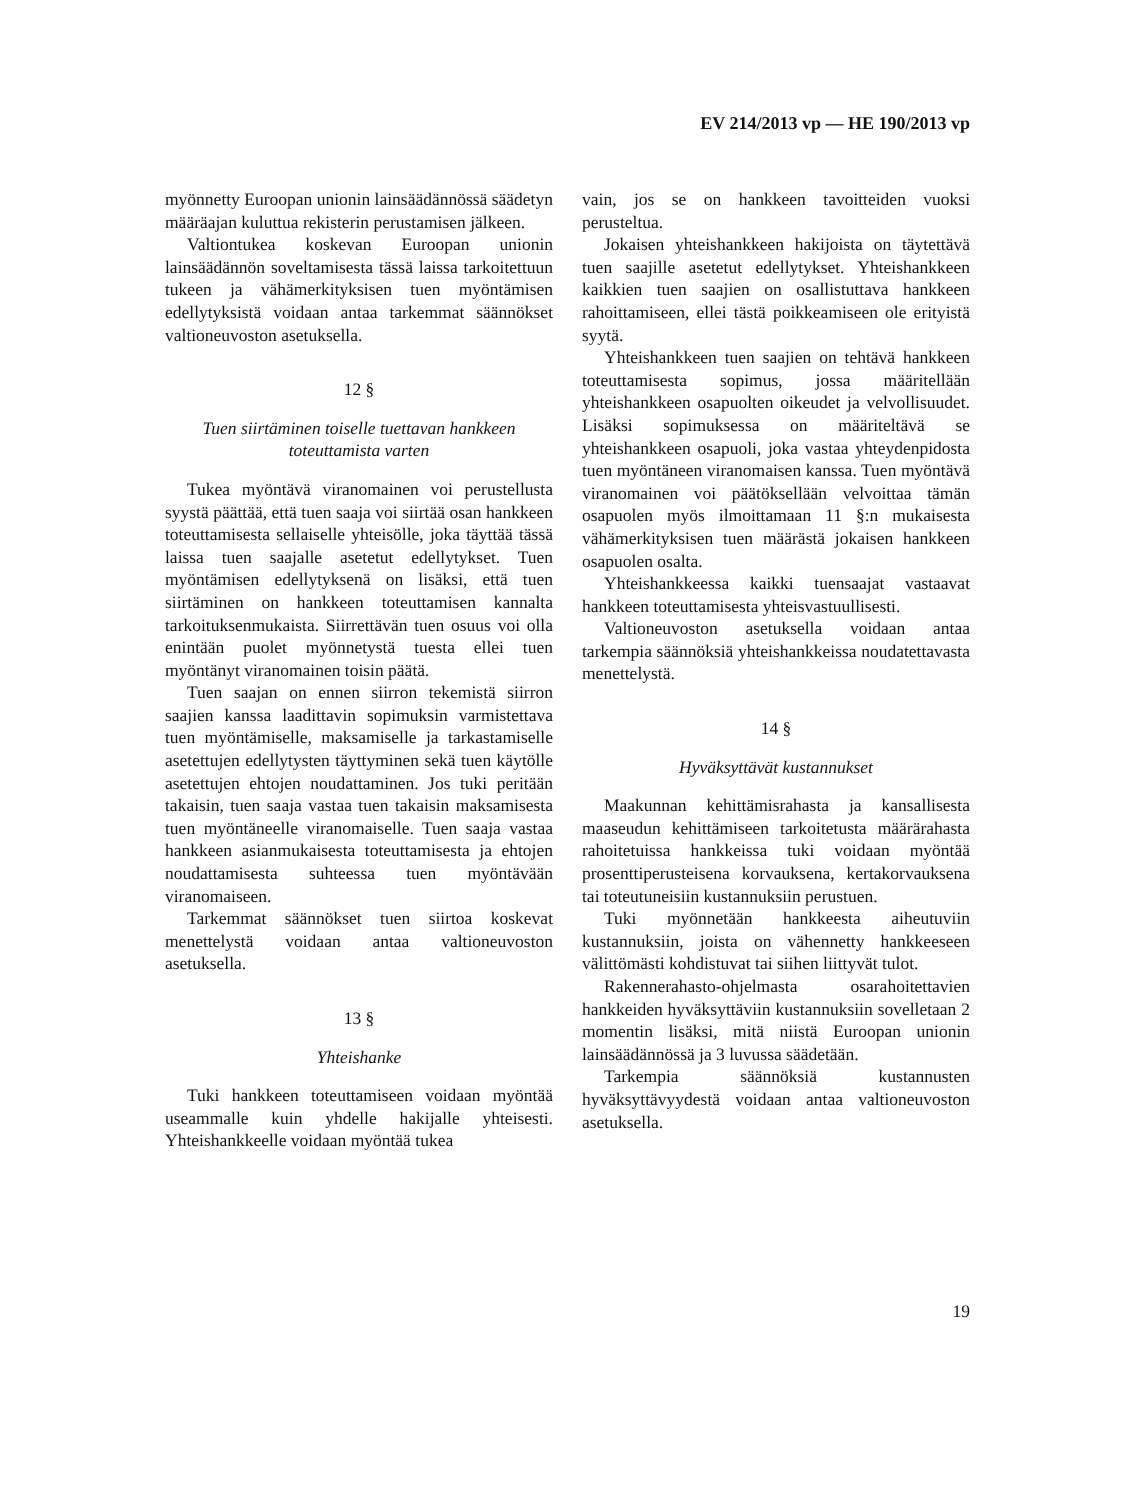EV 214/2013 vp — HE 190/2013 vp
myönnetty Euroopan unionin lainsäädännössä säädetyn määräajan kuluttua rekisterin perustamisen jälkeen.
Valtiontukea koskevan Euroopan unionin lainsäädännön soveltamisesta tässä laissa tarkoitettuun tukeen ja vähämerkityksisen tuen myöntämisen edellytyksistä voidaan antaa tarkemmat säännökset valtioneuvoston asetuksella.
12 §
Tuen siirtäminen toiselle tuettavan hankkeen toteuttamista varten
Tukea myöntävä viranomainen voi perustellusta syystä päättää, että tuen saaja voi siirtää osan hankkeen toteuttamisesta sellaiselle yhteisölle, joka täyttää tässä laissa tuen saajalle asetetut edellytykset. Tuen myöntämisen edellytyksenä on lisäksi, että tuen siirtäminen on hankkeen toteuttamisen kannalta tarkoituksenmukaista. Siirrettävän tuen osuus voi olla enintään puolet myönnetystä tuesta ellei tuen myöntänyt viranomainen toisin päätä.
Tuen saajan on ennen siirron tekemistä siirron saajien kanssa laadittavin sopimuksin varmistettava tuen myöntämiselle, maksamiselle ja tarkastamiselle asetettujen edellytysten täyttyminen sekä tuen käytölle asetettujen ehtojen noudattaminen. Jos tuki peritään takaisin, tuen saaja vastaa tuen takaisin maksamisesta tuen myöntäneelle viranomaiselle. Tuen saaja vastaa hankkeen asianmukaisesta toteuttamisesta ja ehtojen noudattamisesta suhteessa tuen myöntävään viranomaiseen.
Tarkemmat säännökset tuen siirtoa koskevat menettelystä voidaan antaa valtioneuvoston asetuksella.
13 §
Yhteishanke
Tuki hankkeen toteuttamiseen voidaan myöntää useammalle kuin yhdelle hakijalle yhteisesti. Yhteishankkeelle voidaan myöntää tukea
vain, jos se on hankkeen tavoitteiden vuoksi perusteltua.
Jokaisen yhteishankkeen hakijoista on täytettävä tuen saajille asetetut edellytykset. Yhteishankkeen kaikkien tuen saajien on osallistuttava hankkeen rahoittamiseen, ellei tästä poikkeamiseen ole erityistä syytä.
Yhteishankkeen tuen saajien on tehtävä hankkeen toteuttamisesta sopimus, jossa määritellään yhteishankkeen osapuolten oikeudet ja velvollisuudet. Lisäksi sopimuksessa on määriteltävä se yhteishankkeen osapuoli, joka vastaa yhteydenpidosta tuen myöntäneen viranomaisen kanssa. Tuen myöntävä viranomainen voi päätöksellään velvoittaa tämän osapuolen myös ilmoittamaan 11 §:n mukaisesta vähämerkityksisen tuen määrästä jokaisen hankkeen osapuolen osalta.
Yhteishankkeessa kaikki tuensaajat vastaavat hankkeen toteuttamisesta yhteisvastuullisesti.
Valtioneuvoston asetuksella voidaan antaa tarkempia säännöksiä yhteishankkeissa noudatettavasta menettelystä.
14 §
Hyväksyttävät kustannukset
Maakunnan kehittämisrahasta ja kansallisesta maaseudun kehittämiseen tarkoitetusta määrärahasta rahoitetuissa hankkeissa tuki voidaan myöntää prosenttiperusteisena korvauksena, kertakorvauksena tai toteutuneisiin kustannuksiin perustuen.
Tuki myönnetään hankkeesta aiheutuviin kustannuksiin, joista on vähennetty hankkeeseen välittömästi kohdistuvat tai siihen liittyvät tulot.
Rakennerahasto-ohjelmasta osarahoitettavien hankkeiden hyväksyttäviin kustannuksiin sovelletaan 2 momentin lisäksi, mitä niistä Euroopan unionin lainsäädännössä ja 3 luvussa säädetään.
Tarkempia säännöksiä kustannusten hyväksyttävyydestä voidaan antaa valtioneuvoston asetuksella.
19